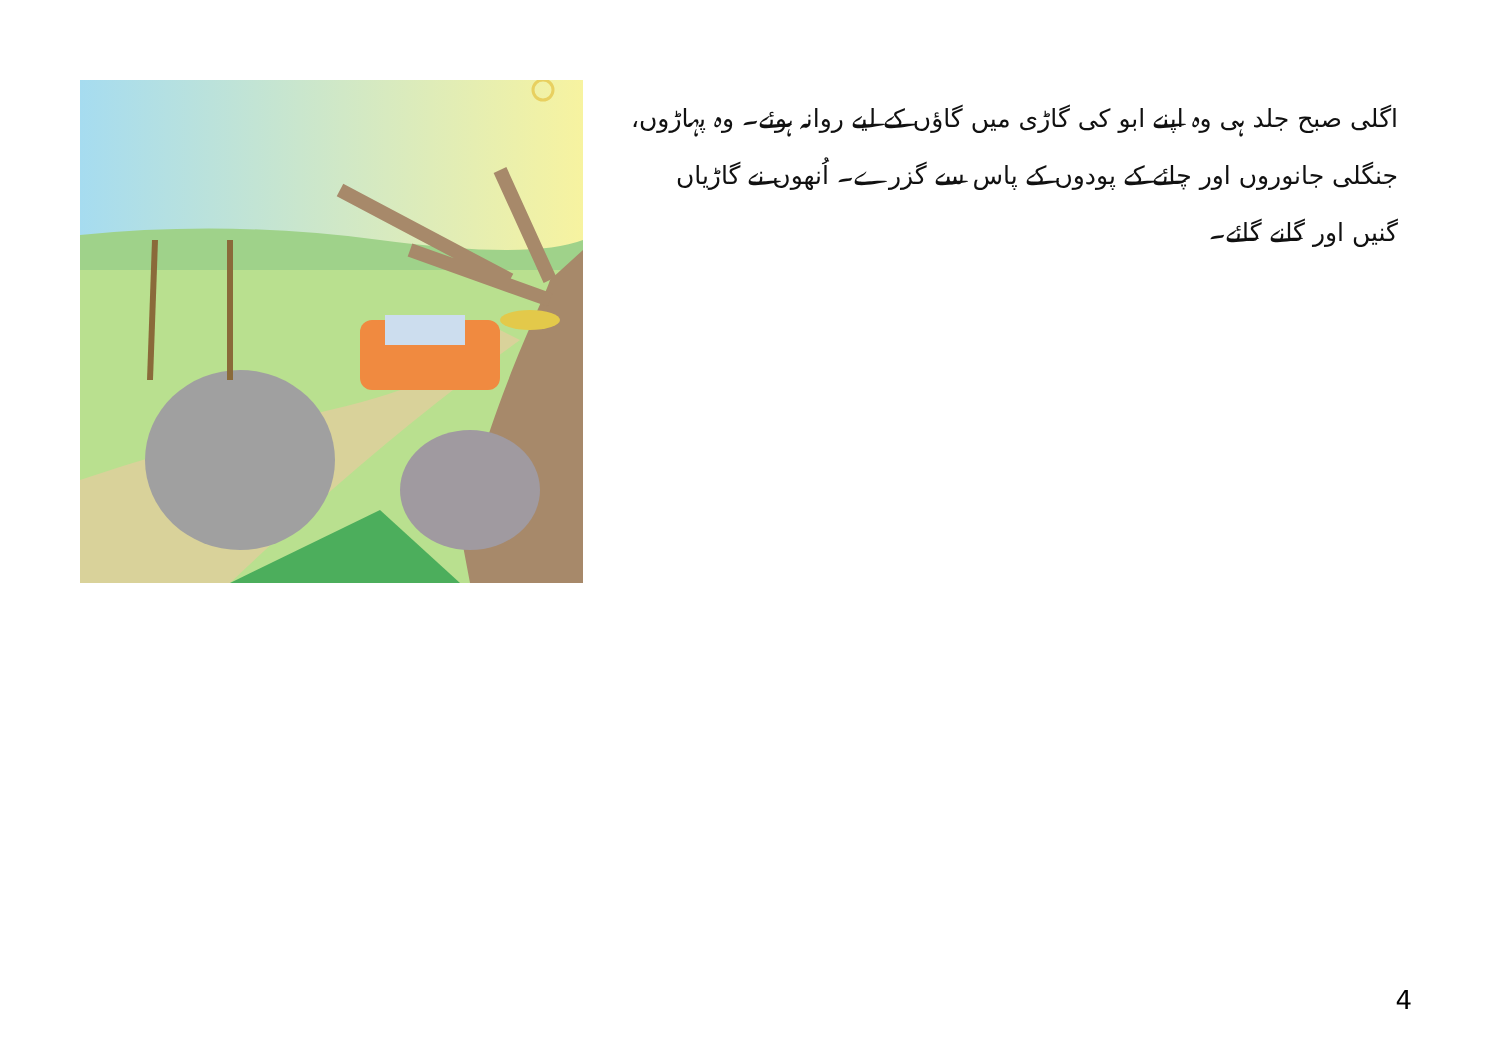اگلی صبح جلد ہی وہ اپنے ابو کی گاڑی میں گاؤں کے لیے روانہ ہوئے۔ وہ پہاڑوں، جنگلی جانوروں اور چائے کے پودوں کے پاس سے گزرے۔ اُنھوں نے گاڑیاں گنیں اور گانے گائے۔
4